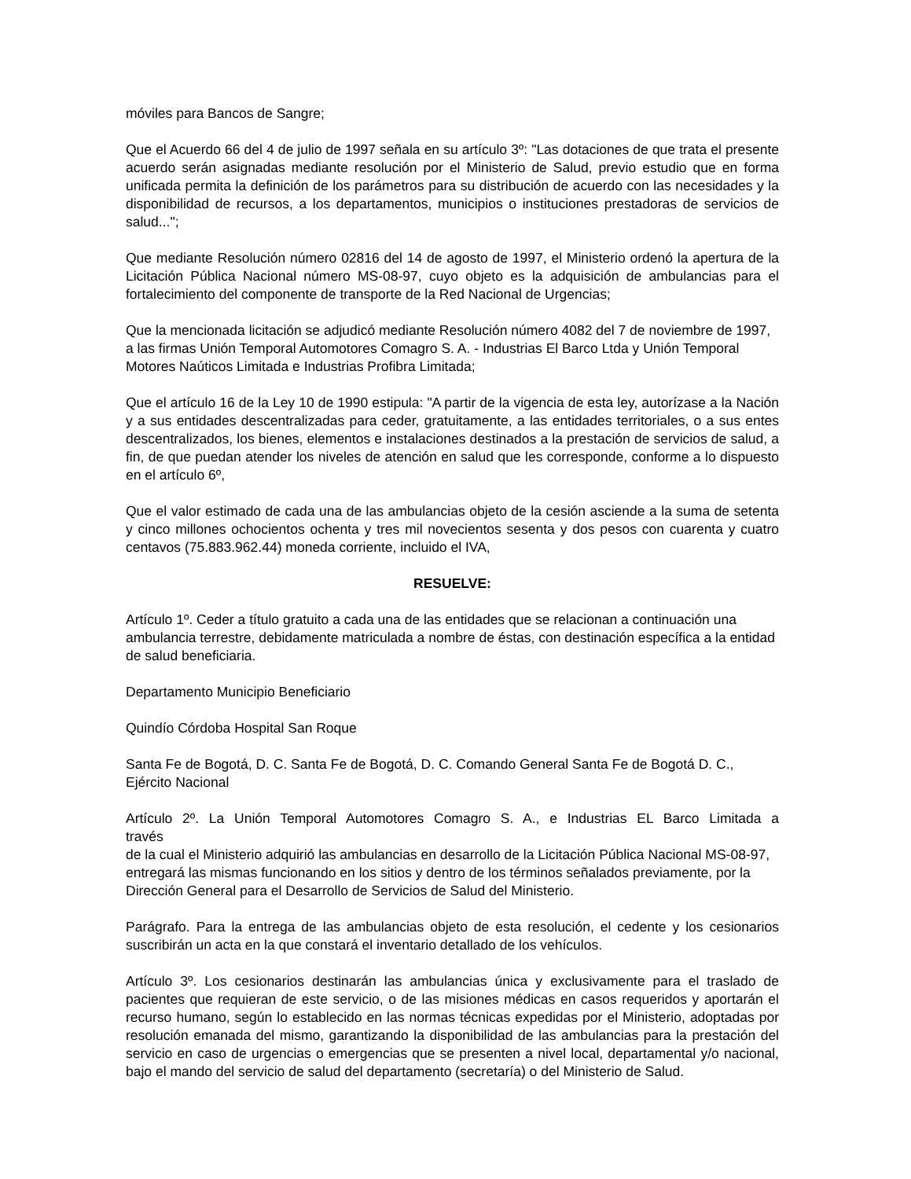móviles para Bancos de Sangre;
Que el Acuerdo 66 del 4 de julio de 1997 señala en su artículo 3º: "Las dotaciones de que trata el presente acuerdo serán asignadas mediante resolución por el Ministerio de Salud, previo estudio que en forma unificada permita la definición de los parámetros para su distribución de acuerdo con las necesidades y la disponibilidad de recursos, a los departamentos, municipios o instituciones prestadoras de servicios de salud...";
Que mediante Resolución número 02816 del 14 de agosto de 1997, el Ministerio ordenó la apertura de la Licitación Pública Nacional número MS-08-97, cuyo objeto es la adquisición de ambulancias para el fortalecimiento del componente de transporte de la Red Nacional de Urgencias;
Que la mencionada licitación se adjudicó mediante Resolución número 4082 del 7 de noviembre de 1997, a las firmas Unión Temporal Automotores Comagro S. A. - Industrias El Barco Ltda y Unión Temporal Motores Naúticos Limitada e Industrias Profibra Limitada;
Que el artículo 16 de la Ley 10 de 1990 estipula: "A partir de la vigencia de esta ley, autorízase a la Nación y a sus entidades descentralizadas para ceder, gratuitamente, a las entidades territoriales, o a sus entes descentralizados, los bienes, elementos e instalaciones destinados a la prestación de servicios de salud, a fin, de que puedan atender los niveles de atención en salud que les corresponde, conforme a lo dispuesto en el artículo 6º,
Que el valor estimado de cada una de las ambulancias objeto de la cesión asciende a la suma de setenta y cinco millones ochocientos ochenta y tres mil novecientos sesenta y dos pesos con cuarenta y cuatro centavos (75.883.962.44) moneda corriente, incluido el IVA,
RESUELVE:
Artículo 1º. Ceder a título gratuito a cada una de las entidades que se relacionan a continuación una ambulancia terrestre, debidamente matriculada a nombre de éstas, con destinación específica a la entidad de salud beneficiaria.
Departamento Municipio Beneficiario
Quindío Córdoba Hospital San Roque
Santa Fe de Bogotá, D. C. Santa Fe de Bogotá, D. C. Comando General Santa Fe de Bogotá D. C., Ejército Nacional
Artículo 2º. La Unión Temporal Automotores Comagro S. A., e Industrias EL Barco Limitada a
través
de la cual el Ministerio adquirió las ambulancias en desarrollo de la Licitación Pública Nacional MS-08-97, entregará las mismas funcionando en los sitios y dentro de los términos señalados previamente, por la Dirección General para el Desarrollo de Servicios de Salud del Ministerio.
Parágrafo. Para la entrega de las ambulancias objeto de esta resolución, el cedente y los cesionarios suscribirán un acta en la que constará el inventario detallado de los vehículos.
Artículo 3º. Los cesionarios destinarán las ambulancias única y exclusivamente para el traslado de pacientes que requieran de este servicio, o de las misiones médicas en casos requeridos y aportarán el recurso humano, según lo establecido en las normas técnicas expedidas por el Ministerio, adoptadas por resolución emanada del mismo, garantizando la disponibilidad de las ambulancias para la prestación del servicio en caso de urgencias o emergencias que se presenten a nivel local, departamental y/o nacional, bajo el mando del servicio de salud del departamento (secretaría) o del Ministerio de Salud.